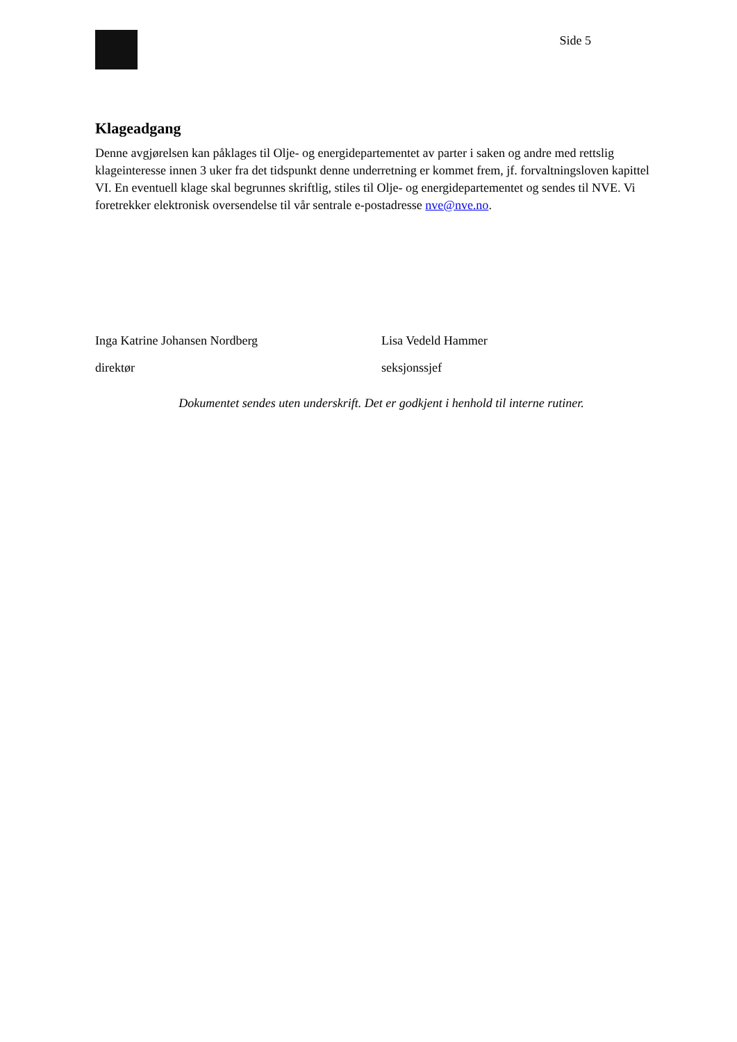Side 5
Klageadgang
Denne avgjørelsen kan påklages til Olje- og energidepartementet av parter i saken og andre med rettslig klageinteresse innen 3 uker fra det tidspunkt denne underretning er kommet frem, jf. forvaltningsloven kapittel VI. En eventuell klage skal begrunnes skriftlig, stiles til Olje- og energidepartementet og sendes til NVE. Vi foretrekker elektronisk oversendelse til vår sentrale e-postadresse nve@nve.no.
Inga Katrine Johansen Nordberg
direktør
Lisa Vedeld Hammer
seksjonssjef
Dokumentet sendes uten underskrift. Det er godkjent i henhold til interne rutiner.